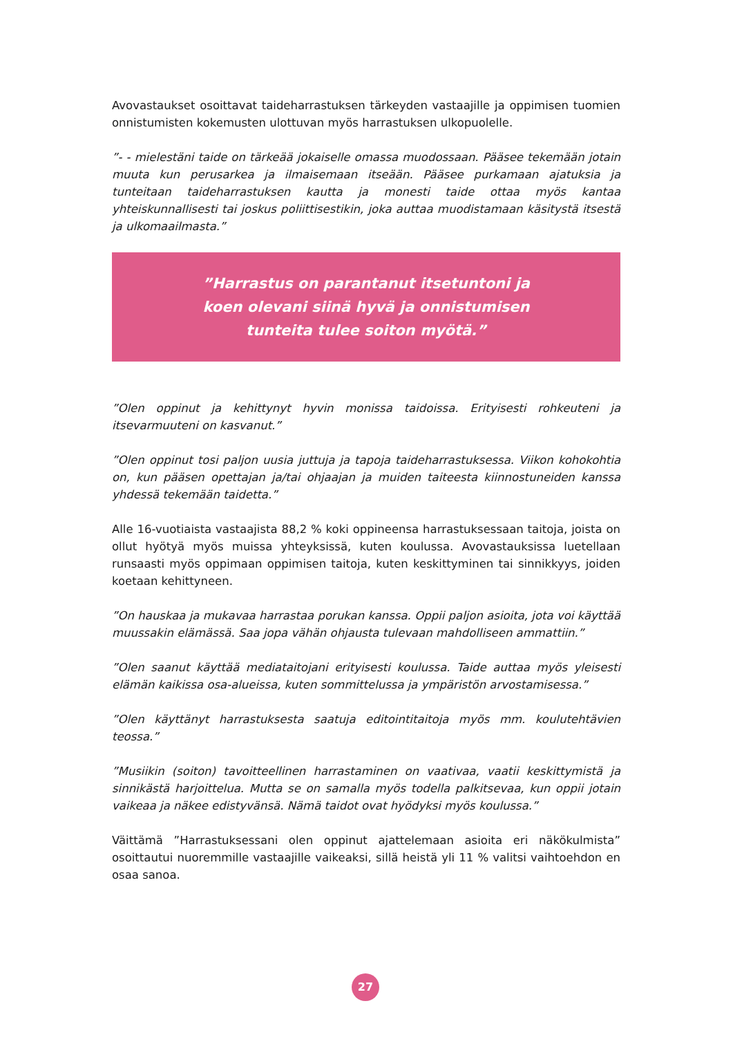Avovastaukset osoittavat taideharrastuksen tärkeyden vastaajille ja oppimisen tuomien onnistumisten kokemusten ulottuvan myös harrastuksen ulkopuolelle.
”- - mielestäni taide on tärkeää jokaiselle omassa muodossaan. Pääsee tekemään jotain muuta kun perusarkea ja ilmaisemaan itseään. Pääsee purkamaan ajatuksia ja tunteitaan taideharrastuksen kautta ja monesti taide ottaa myös kantaa yhteiskunnallisesti tai joskus poliittisestikin, joka auttaa muodistamaan käsitystä itsestä ja ulkomaailmasta.”
”Harrastus on parantanut itsetuntoni ja
koen olevani siinä hyvä ja onnistumisen
tunteita tulee soiton myötä.”
”Olen oppinut ja kehittynyt hyvin monissa taidoissa. Erityisesti rohkeuteni ja itsevarmuuteni on kasvanut.”
”Olen oppinut tosi paljon uusia juttuja ja tapoja taideharrastuksessa. Viikon kohokohtia on, kun pääsen opettajan ja/tai ohjaajan ja muiden taiteesta kiinnostuneiden kanssa yhdessä tekemään taidetta.”
Alle 16-vuotiaista vastaajista 88,2 % koki oppineensa harrastuksessaan taitoja, joista on ollut hyötyä myös muissa yhteyksissä, kuten koulussa. Avovastauksissa luetellaan runsaasti myös oppimaan oppimisen taitoja, kuten keskittyminen tai sinnikkyys, joiden koetaan kehittyneen.
”On hauskaa ja mukavaa harrastaa porukan kanssa. Oppii paljon asioita, jota voi käyttää muussakin elämässä. Saa jopa vähän ohjausta tulevaan mahdolliseen ammattiin.”
”Olen saanut käyttää mediataitojani erityisesti koulussa. Taide auttaa myös yleisesti elämän kaikissa osa-alueissa, kuten sommittelussa ja ympäristön arvostamisessa.”
”Olen käyttänyt harrastuksesta saatuja editointitaitoja myös mm. koulutehtävien teossa.”
”Musiikin (soiton) tavoitteellinen harrastaminen on vaativaa, vaatii keskittymistä ja sinnikästä harjoittelua. Mutta se on samalla myös todella palkitsevaa, kun oppii jotain vaikeaa ja näkee edistyvänsä. Nämä taidot ovat hyödyksi myös koulussa.”
Väittämä ”Harrastuksessani olen oppinut ajattelemaan asioita eri näkökulmista” osoittautui nuoremmille vastaajille vaikeaksi, sillä heistä yli 11 % valitsi vaihtoehdon en osaa sanoa.
27